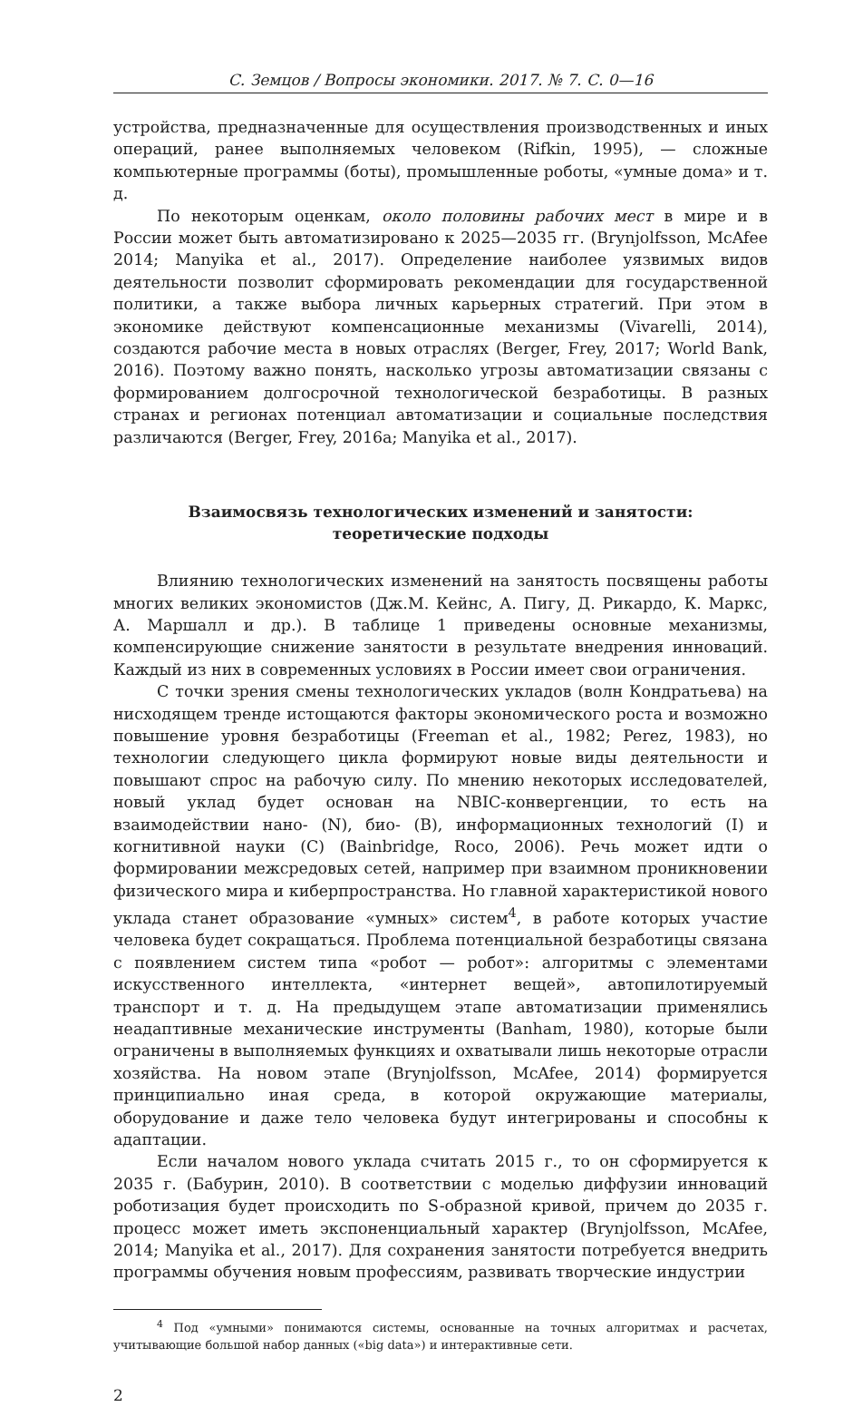С. Земцов / Вопросы экономики. 2017. № 7. С. 0—16
устройства, предназначенные для осуществления производственных и иных операций, ранее выполняемых человеком (Rifkin, 1995), — сложные компьютерные программы (боты), промышленные роботы, «умные дома» и т. д.
По некоторым оценкам, около половины рабочих мест в мире и в России может быть автоматизировано к 2025—2035 гг. (Brynjolfsson, McAfee 2014; Manyika et al., 2017). Определение наиболее уязвимых видов деятельности позволит сформировать рекомендации для государственной политики, а также выбора личных карьерных стратегий. При этом в экономике действуют компенсационные механизмы (Vivarelli, 2014), создаются рабочие места в новых отраслях (Berger, Frey, 2017; World Bank, 2016). Поэтому важно понять, насколько угрозы автоматизации связаны с формированием долгосрочной технологической безработицы. В разных странах и регионах потенциал автоматизации и социальные последствия различаются (Berger, Frey, 2016a; Manyika et al., 2017).
Взаимосвязь технологических изменений и занятости:
теоретические подходы
Влиянию технологических изменений на занятость посвящены работы многих великих экономистов (Дж.М. Кейнс, А. Пигу, Д. Рикардо, К. Маркс, А. Маршалл и др.). В таблице 1 приведены основные механизмы, компенсирующие снижение занятости в результате внедрения инноваций. Каждый из них в современных условиях в России имеет свои ограничения.
С точки зрения смены технологических укладов (волн Кондратьева) на нисходящем тренде истощаются факторы экономического роста и возможно повышение уровня безработицы (Freeman et al., 1982; Perez, 1983), но технологии следующего цикла формируют новые виды деятельности и повышают спрос на рабочую силу. По мнению некоторых исследователей, новый уклад будет основан на NBIC-конвергенции, то есть на взаимодействии нано- (N), био- (B), информационных технологий (I) и когнитивной науки (C) (Bainbridge, Roco, 2006). Речь может идти о формировании межсредовых сетей, например при взаимном проникновении физического мира и киберпространства. Но главной характеристикой нового уклада станет образование «умных» систем<sup>4</sup>, в работе которых участие человека будет сокращаться. Проблема потенциальной безработицы связана с появлением систем типа «робот — робот»: алгоритмы с элементами искусственного интеллекта, «интернет вещей», автопилотируемый транспорт и т. д. На предыдущем этапе автоматизации применялись неадаптивные механические инструменты (Banham, 1980), которые были ограничены в выполняемых функциях и охватывали лишь некоторые отрасли хозяйства. На новом этапе (Brynjolfsson, McAfee, 2014) формируется принципиально иная среда, в которой окружающие материалы, оборудование и даже тело человека будут интегрированы и способны к адаптации.
Если началом нового уклада считать 2015 г., то он сформируется к 2035 г. (Бабурин, 2010). В соответствии с моделью диффузии инноваций роботизация будет происходить по S-образной кривой, причем до 2035 г. процесс может иметь экспоненциальный характер (Brynjolfsson, McAfee, 2014; Manyika et al., 2017). Для сохранения занятости потребуется внедрить программы обучения новым профессиям, развивать творческие индустрии
<sup>4</sup> Под «умными» понимаются системы, основанные на точных алгоритмах и расчетах, учитывающие большой набор данных («big data») и интерактивные сети.
2